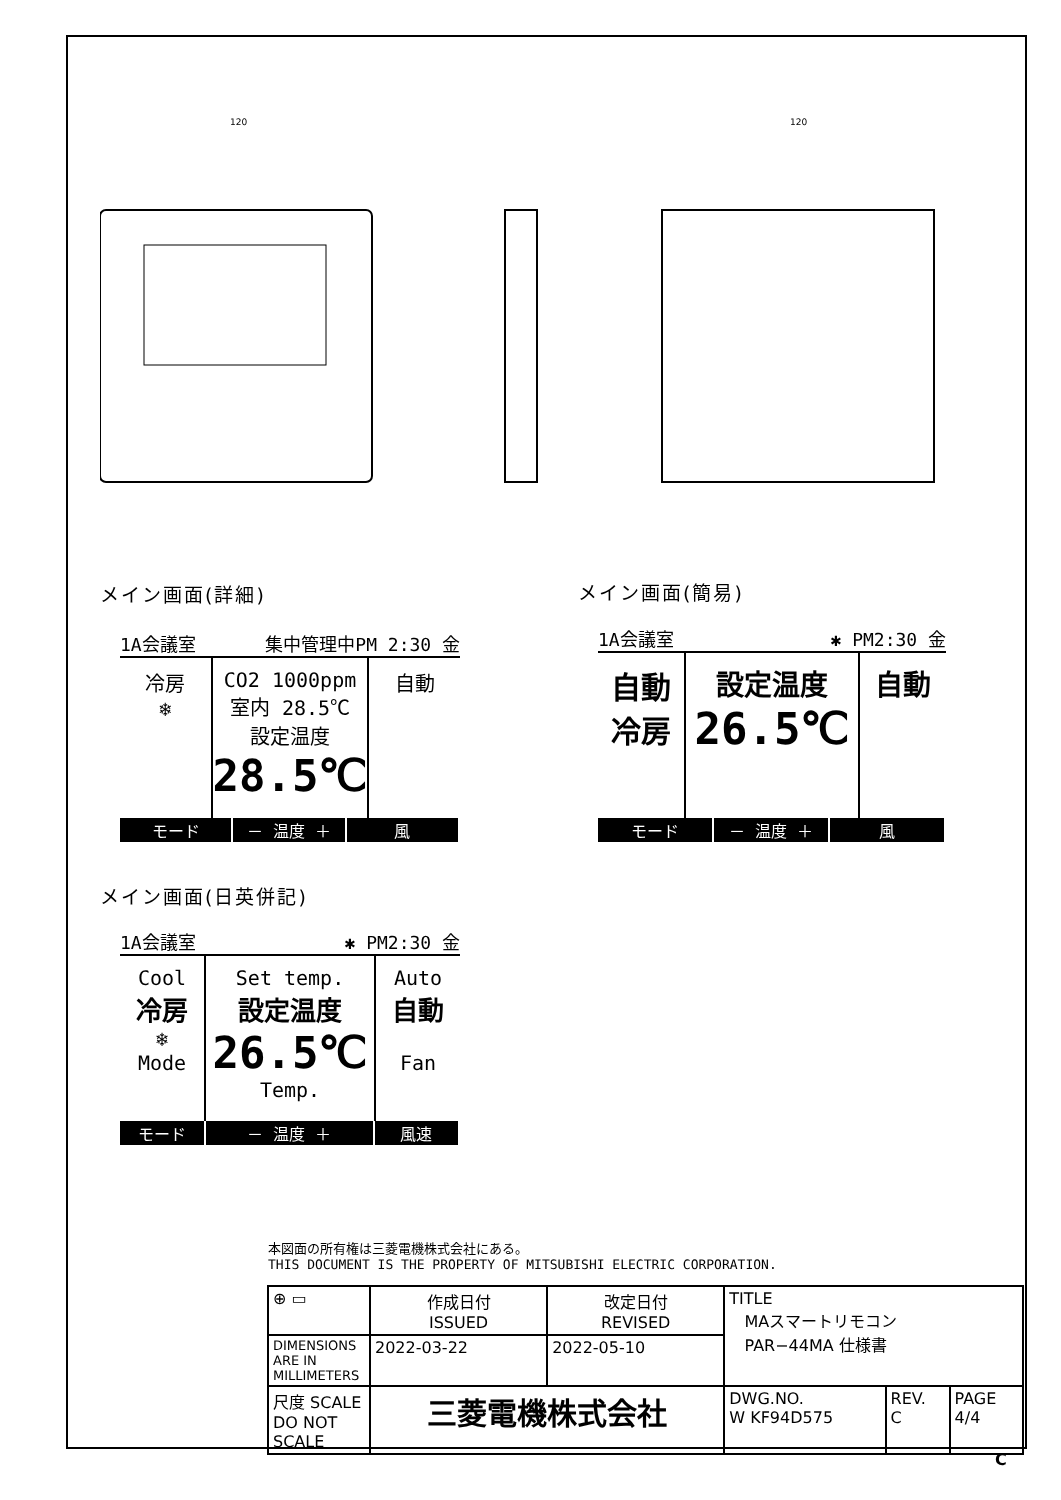120
120
メイン画面(詳細)
1A会議室 集中管理中PM 2:30 金
冷房
❄
CO2 1000ppm
室内 28.5℃
設定温度
28.5℃
自動
モード － 温度 ＋ 風
メイン画面(簡易)
1A会議室 ✱ PM2:30 金
自動
冷房
設定温度
26.5℃
自動
モード － 温度 ＋ 風
メイン画面(日英併記)
1A会議室 ✱ PM2:30 金
Cool
冷房
❄
Mode
Set temp.
設定温度
26.5℃
Temp.
Auto
自動
Fan
モード － 温度 ＋ 風速
本図面の所有権は三菱電機株式会社にある。
THIS DOCUMENT IS THE PROPERTY OF MITSUBISHI ELECTRIC CORPORATION.
| ⊕ ▭ | 作成日付 ISSUED | 改定日付 REVISED | TITLE MAスマートリモコン PAR−44MA 仕様書 | | |
| DIMENSIONS ARE IN MILLIMETERS | 2022-03-22 | 2022-05-10 | | | |
| 尺度 SCALE DO NOT SCALE | 三菱電機株式会社 | | DWG.NO. W KF94D575 | REV. C | PAGE 4/4 |
C